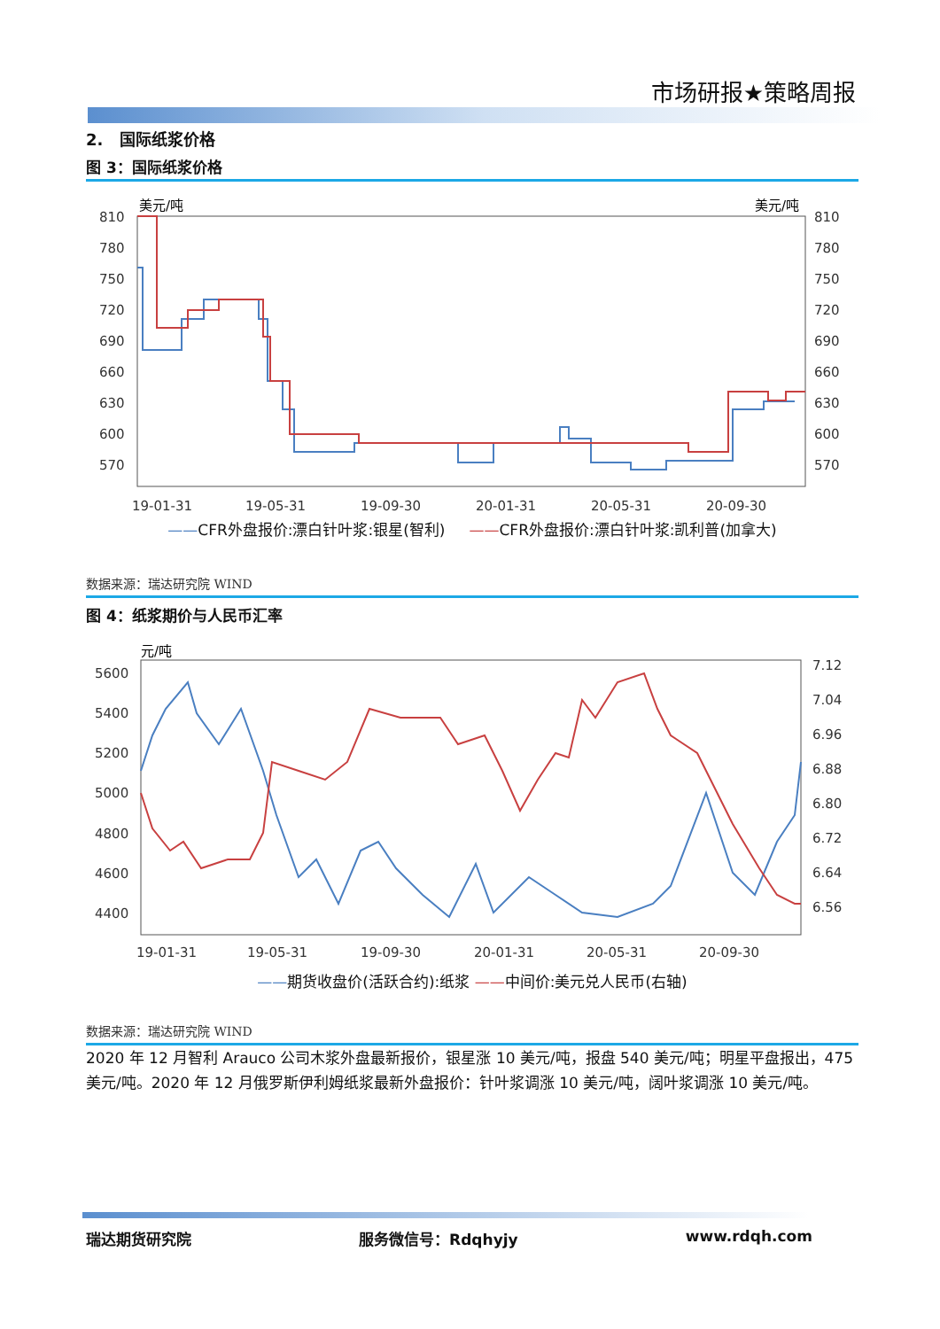市场研报★策略周报
2. 国际纸浆价格
图 3：国际纸浆价格
美元/吨
美元/吨
810
780
750
720
690
660
630
600
570
810
780
750
720
690
660
630
600
570
19-01-31
19-05-31
19-09-30
20-01-31
20-05-31
20-09-30
——CFR外盘报价:漂白针叶浆:银星(智利) ——CFR外盘报价:漂白针叶浆:凯利普(加拿大)
数据来源：瑞达研究院 WIND
图 4：纸浆期价与人民币汇率
元/吨
5600
5400
5200
5000
4800
4600
4400
7.12
7.04
6.96
6.88
6.80
6.72
6.64
6.56
19-01-31
19-05-31
19-09-30
20-01-31
20-05-31
20-09-30
——期货收盘价(活跃合约):纸浆 ——中间价:美元兑人民币(右轴)
数据来源：瑞达研究院 WIND
2020 年 12 月智利 Arauco 公司木浆外盘最新报价，银星涨 10 美元/吨，报盘 540 美元/吨；明星平盘报出，475 美元/吨。2020 年 12 月俄罗斯伊利姆纸浆最新外盘报价：针叶浆调涨 10 美元/吨，阔叶浆调涨 10 美元/吨。
瑞达期货研究院 服务微信号：Rdqhyjy www.rdqh.com